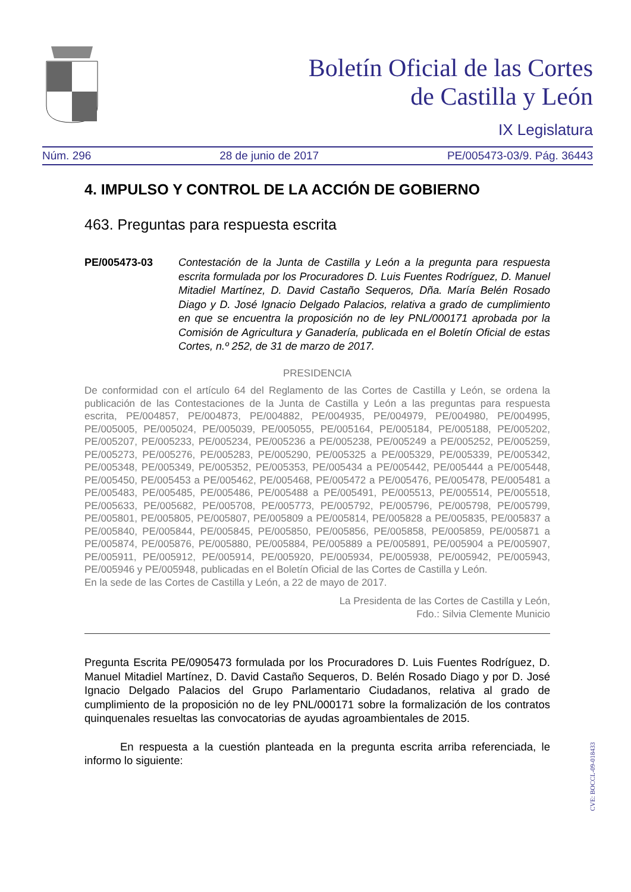Boletín Oficial de las Cortes
de Castilla y León
IX Legislatura
Núm. 296 28 de junio de 2017 PE/005473-03/9. Pág. 36443
4. IMPULSO Y CONTROL DE LA ACCIÓN DE GOBIERNO
463. Preguntas para respuesta escrita
PE/005473-03 Contestación de la Junta de Castilla y León a la pregunta para respuesta escrita formulada por los Procuradores D. Luis Fuentes Rodríguez, D. Manuel Mitadiel Martínez, D. David Castaño Sequeros, Dña. María Belén Rosado Diago y D. José Ignacio Delgado Palacios, relativa a grado de cumplimiento en que se encuentra la proposición no de ley PNL/000171 aprobada por la Comisión de Agricultura y Ganadería, publicada en el Boletín Oficial de estas Cortes, n.º 252, de 31 de marzo de 2017.
PRESIDENCIA
De conformidad con el artículo 64 del Reglamento de las Cortes de Castilla y León, se ordena la publicación de las Contestaciones de la Junta de Castilla y León a las preguntas para respuesta escrita, PE/004857, PE/004873, PE/004882, PE/004935, PE/004979, PE/004980, PE/004995, PE/005005, PE/005024, PE/005039, PE/005055, PE/005164, PE/005184, PE/005188, PE/005202, PE/005207, PE/005233, PE/005234, PE/005236 a PE/005238, PE/005249 a PE/005252, PE/005259, PE/005273, PE/005276, PE/005283, PE/005290, PE/005325 a PE/005329, PE/005339, PE/005342, PE/005348, PE/005349, PE/005352, PE/005353, PE/005434 a PE/005442, PE/005444 a PE/005448, PE/005450, PE/005453 a PE/005462, PE/005468, PE/005472 a PE/005476, PE/005478, PE/005481 a PE/005483, PE/005485, PE/005486, PE/005488 a PE/005491, PE/005513, PE/005514, PE/005518, PE/005633, PE/005682, PE/005708, PE/005773, PE/005792, PE/005796, PE/005798, PE/005799, PE/005801, PE/005805, PE/005807, PE/005809 a PE/005814, PE/005828 a PE/005835, PE/005837 a PE/005840, PE/005844, PE/005845, PE/005850, PE/005856, PE/005858, PE/005859, PE/005871 a PE/005874, PE/005876, PE/005880, PE/005884, PE/005889 a PE/005891, PE/005904 a PE/005907, PE/005911, PE/005912, PE/005914, PE/005920, PE/005934, PE/005938, PE/005942, PE/005943, PE/005946 y PE/005948, publicadas en el Boletín Oficial de las Cortes de Castilla y León.
En la sede de las Cortes de Castilla y León, a 22 de mayo de 2017.
La Presidenta de las Cortes de Castilla y León,
Fdo.: Silvia Clemente Municio
Pregunta Escrita PE/0905473 formulada por los Procuradores D. Luis Fuentes Rodríguez, D. Manuel Mitadiel Martínez, D. David Castaño Sequeros, D. Belén Rosado Diago y por D. José Ignacio Delgado Palacios del Grupo Parlamentario Ciudadanos, relativa al grado de cumplimiento de la proposición no de ley PNL/000171 sobre la formalización de los contratos quinquenales resueltas las convocatorias de ayudas agroambientales de 2015.
En respuesta a la cuestión planteada en la pregunta escrita arriba referenciada, le informo lo siguiente:
CVE: BOCCL-09-018433